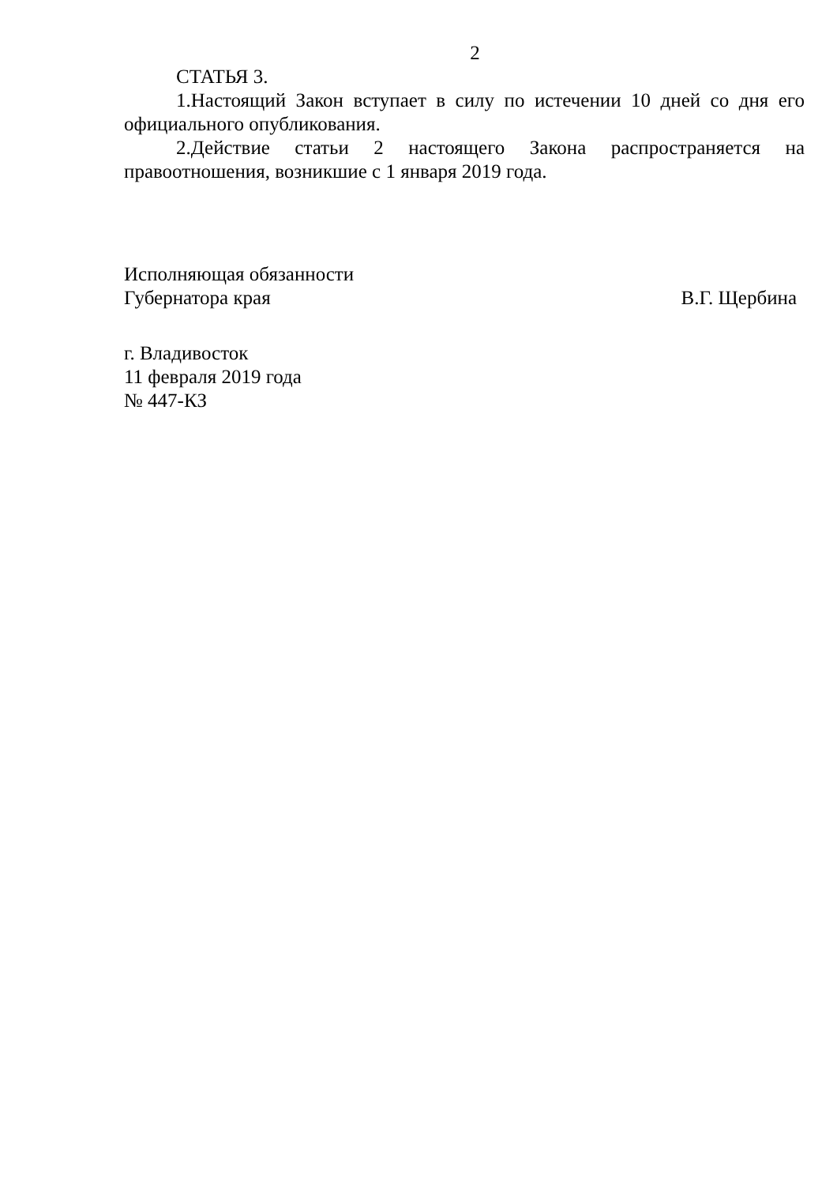2
СТАТЬЯ 3.
1.Настоящий Закон вступает в силу по истечении 10 дней со дня его официального опубликования.
2.Действие статьи 2 настоящего Закона распространяется на правоотношения, возникшие с 1 января 2019 года.
Исполняющая обязанности
Губернатора края В.Г. Щербина
г. Владивосток
11 февраля 2019 года
№ 447-КЗ